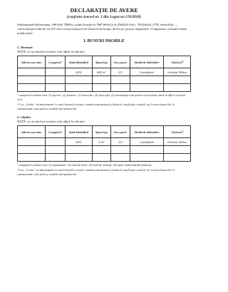DECLARAŢIE DE AVERE
(conform Anexei nr. 1 din Legea nr.176/2010)
Subsemnatul/Subsemnata, Herman Sfetcu, având funcţia de Sef serviciu la Direcţia mun. Timişoara, CNP, domiciliul ..., cunoscând prevederile art.292 din Codul penal privind falsul în declaraţii, declar pe propria răspundere că împreună cu familia deţin următoarele:
I. BUNURI IMOBILE
1. Terenuri:
NOTĂ: se vor declara inclusiv cele aflate în alte ţări
| Adresa sau zona | Categoria* | Anul dobândirii | Suprafaţa | Cota parte | Modul de dobândire | Titularul<sup>1</sup> |
| --- | --- | --- | --- | --- | --- | --- |
| | | 2001 | 460 m² | 1/2 | Cumpărare | Herman Sfetcu |
* categoriile indicate sunt: (1) agricol; (2) forestier; (3) intravilan; (4) luciu apă; (5) alte categorii de terenuri extravilane, dacă se află în circuitul civil.
*1 La „Titular” se menţionează, în cazul bunurilor proprii, numele proprietarului (titularul, soţul/soţia, copilul), iar în cazul bunurilor în coproprietate, cota-parte şi numele coproprietarilor.
2. Clădiri:
NOTĂ: se vor declara inclusiv cele aflate în alte ţări
| Adresa sau zona | Categoria* | Anul dobândirii | Suprafaţa | Cota parte | Modul de dobândire | Titularul<sup>2</sup> |
| --- | --- | --- | --- | --- | --- | --- |
| | | 2001 | 6 m² | 1/2 | Cumpărare | Herman Sfetcu |
* categoriile indicate sunt: (1) apartament; (2) casă de locuit; (3) casă de vacanţă; (4) spaţii comerciale/de producţie.
*2 La „Titular” se menţionează, în cazul bunurilor proprii, numele proprietarului (titularul, soţul/soţia, copilul), iar în cazul bunurilor în coproprietate, cota-parte şi numele coproprietarilor.